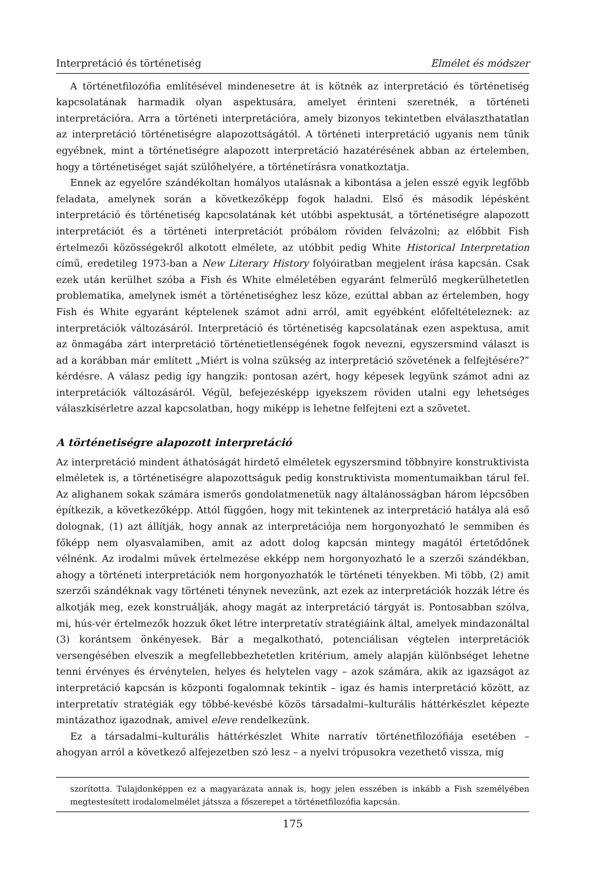Interpretáció és történetiség Elmélet és módszer
A történetfilozófia említésével mindenesetre át is kötnék az interpretáció és történetiség kapcsolatának harmadik olyan aspektusára, amelyet érinteni szeretnék, a történeti interpretációra. Arra a történeti interpretációra, amely bizonyos tekintetben elválaszthatatlan az interpretáció történetiségre alapozottságától. A történeti interpretáció ugyanis nem tűnik egyébnek, mint a történetiségre alapozott interpretáció hazatérésének abban az értelemben, hogy a történetiséget saját szülőhelyére, a történetírásra vonatkoztatja.
Ennek az egyelőre szándékoltan homályos utalásnak a kibontása a jelen esszé egyik legfőbb feladata, amelynek során a következőképp fogok haladni. Első és második lépésként interpretáció és történetiség kapcsolatának két utóbbi aspektusát, a történetiségre alapozott interpretációt és a történeti interpretációt próbálom röviden felvázolni; az előbbit Fish értelmezői közösségekről alkotott elmélete, az utóbbit pedig White Historical Interpretation című, eredetileg 1973-ban a New Literary History folyóiratban megjelent írása kapcsán. Csak ezek után kerülhet szóba a Fish és White elméletében egyaránt felmerülő megkerülhetetlen problematika, amelynek ismét a történetiséghez lesz köze, ezúttal abban az értelemben, hogy Fish és White egyaránt képtelenek számot adni arról, amit egyébként előfeltételeznek: az interpretációk változásáról. Interpretáció és történetiség kapcsolatának ezen aspektusa, amit az önmagába zárt interpretáció történetietlenségének fogok nevezni, egyszersmind választ is ad a korábban már említett „Miért is volna szükség az interpretáció szövetének a felfejtésére?” kérdésre. A válasz pedig így hangzik: pontosan azért, hogy képesek legyünk számot adni az interpretációk változásáról. Végül, befejezésképp igyekszem röviden utalni egy lehetséges válaszkísérletre azzal kapcsolatban, hogy miképp is lehetne felfejteni ezt a szövetet.
A történetiségre alapozott interpretáció
Az interpretáció mindent áthatóságát hirdető elméletek egyszersmind többnyire konstruktivista elméletek is, a történetiségre alapozottságuk pedig konstruktivista momentumaikban tárul fel. Az alighanem sokak számára ismerős gondolatmenetük nagy általánosságban három lépcsőben építkezik, a következőképp. Attól függően, hogy mit tekintenek az interpretáció hatálya alá eső dolognak, (1) azt állítják, hogy annak az interpretációja nem horgonyozható le semmiben és főképp nem olyasvalamiben, amit az adott dolog kapcsán mintegy magától értetődőnek vélnénk. Az irodalmi művek értelmezése ekképp nem horgonyozható le a szerzői szándékban, ahogy a történeti interpretációk nem horgonyozhatók le történeti tényekben. Mi több, (2) amit szerzői szándéknak vagy történeti ténynek nevezünk, azt ezek az interpretációk hozzák létre és alkotják meg, ezek konstruálják, ahogy magát az interpretáció tárgyát is. Pontosabban szólva, mi, hús-vér értelmezők hozzuk őket létre interpretatív stratégiáink által, amelyek mindazonáltal (3) korántsem önkényesek. Bár a megalkotható, potenciálisan végtelen interpretációk versengésében elveszik a megfellebbezhetetlen kritérium, amely alapján különbséget lehetne tenni érvényes és érvénytelen, helyes és helytelen vagy – azok számára, akik az igazságot az interpretáció kapcsán is központi fogalomnak tekintik – igaz és hamis interpretáció között, az interpretatív stratégiák egy többé-kevésbé közös társadalmi–kulturális háttérkészlet képezte mintázathoz igazodnak, amivel eleve rendelkezünk.
Ez a társadalmi–kulturális háttérkészlet White narratív történetfilozófiája esetében – ahogyan arról a következő alfejezetben szó lesz – a nyelvi trópusokra vezethető vissza, míg
szorította. Tulajdonképpen ez a magyarázata annak is, hogy jelen esszében is inkább a Fish személyében megtestesített irodalomelmélet játssza a főszerepet a történetfilozófia kapcsán.
175